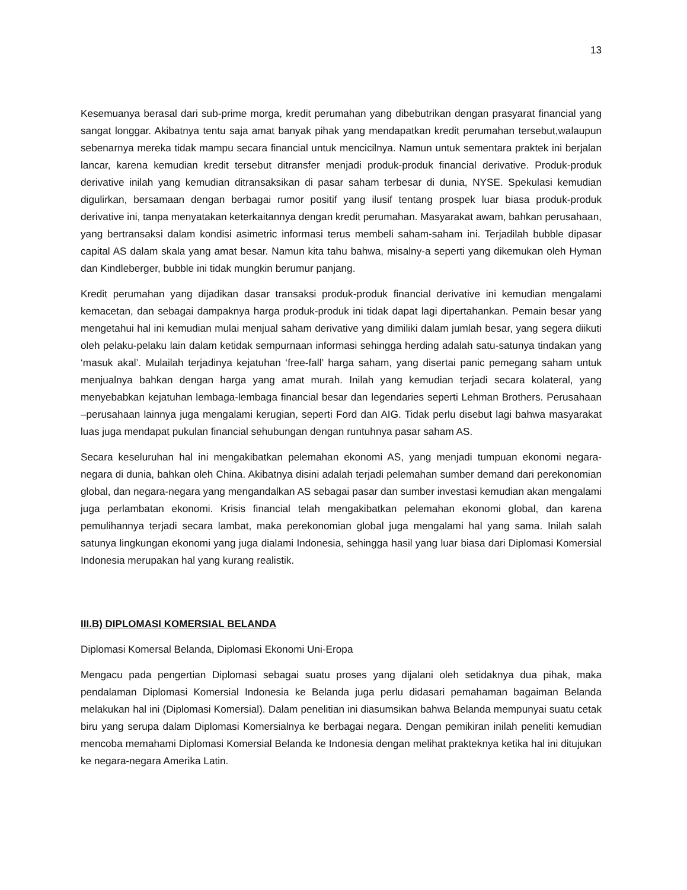13
Kesemuanya berasal dari sub-prime morga, kredit perumahan yang dibebutrikan dengan prasyarat financial yang sangat longgar. Akibatnya tentu saja amat banyak pihak yang mendapatkan kredit perumahan tersebut,walaupun sebenarnya mereka tidak mampu secara financial untuk mencicilnya. Namun untuk sementara praktek ini berjalan lancar, karena kemudian kredit tersebut ditransfer menjadi produk-produk financial derivative. Produk-produk derivative inilah yang kemudian ditransaksikan di pasar saham terbesar di dunia, NYSE. Spekulasi kemudian digulirkan, bersamaan dengan berbagai rumor positif yang ilusif tentang prospek luar biasa produk-produk derivative ini, tanpa menyatakan keterkaitannya dengan kredit perumahan. Masyarakat awam, bahkan perusahaan, yang bertransaksi dalam kondisi asimetric informasi terus membeli saham-saham ini. Terjadilah bubble dipasar capital AS dalam skala yang amat besar. Namun kita tahu bahwa, misalny-a seperti yang dikemukan oleh Hyman dan Kindleberger, bubble ini tidak mungkin berumur panjang.
Kredit perumahan yang dijadikan dasar transaksi produk-produk financial derivative ini kemudian mengalami kemacetan, dan sebagai dampaknya harga produk-produk ini tidak dapat lagi dipertahankan. Pemain besar yang mengetahui hal ini kemudian mulai menjual saham derivative yang dimiliki dalam jumlah besar, yang segera diikuti oleh pelaku-pelaku lain dalam ketidak sempurnaan informasi sehingga herding adalah satu-satunya tindakan yang ‘masuk akal’. Mulailah terjadinya kejatuhan ‘free-fall’ harga saham, yang disertai panic pemegang saham untuk menjualnya bahkan dengan harga yang amat murah. Inilah yang kemudian terjadi secara kolateral, yang menyebabkan kejatuhan lembaga-lembaga financial besar dan legendaries seperti Lehman Brothers. Perusahaan –perusahaan lainnya juga mengalami kerugian, seperti Ford dan AIG. Tidak perlu disebut lagi bahwa masyarakat luas juga mendapat pukulan financial sehubungan dengan runtuhnya pasar saham AS.
Secara keseluruhan hal ini mengakibatkan pelemahan ekonomi AS, yang menjadi tumpuan ekonomi negara-negara di dunia, bahkan oleh China. Akibatnya disini adalah terjadi pelemahan sumber demand dari perekonomian global, dan negara-negara yang mengandalkan AS sebagai pasar dan sumber investasi kemudian akan mengalami juga perlambatan ekonomi. Krisis financial telah mengakibatkan pelemahan ekonomi global, dan karena pemulihannya terjadi secara lambat, maka perekonomian global juga mengalami hal yang sama. Inilah salah satunya lingkungan ekonomi yang juga dialami Indonesia, sehingga hasil yang luar biasa dari Diplomasi Komersial Indonesia merupakan hal yang kurang realistik.
III.B) DIPLOMASI KOMERSIAL BELANDA
Diplomasi Komersal Belanda, Diplomasi Ekonomi Uni-Eropa
Mengacu pada pengertian Diplomasi sebagai suatu proses yang dijalani oleh setidaknya dua pihak, maka pendalaman Diplomasi Komersial Indonesia ke Belanda juga perlu didasari pemahaman bagaiman Belanda melakukan hal ini (Diplomasi Komersial). Dalam penelitian ini diasumsikan bahwa Belanda mempunyai suatu cetak biru yang serupa dalam Diplomasi Komersialnya ke berbagai negara. Dengan pemikiran inilah peneliti kemudian mencoba memahami Diplomasi Komersial Belanda ke Indonesia dengan melihat prakteknya ketika hal ini ditujukan ke negara-negara Amerika Latin.